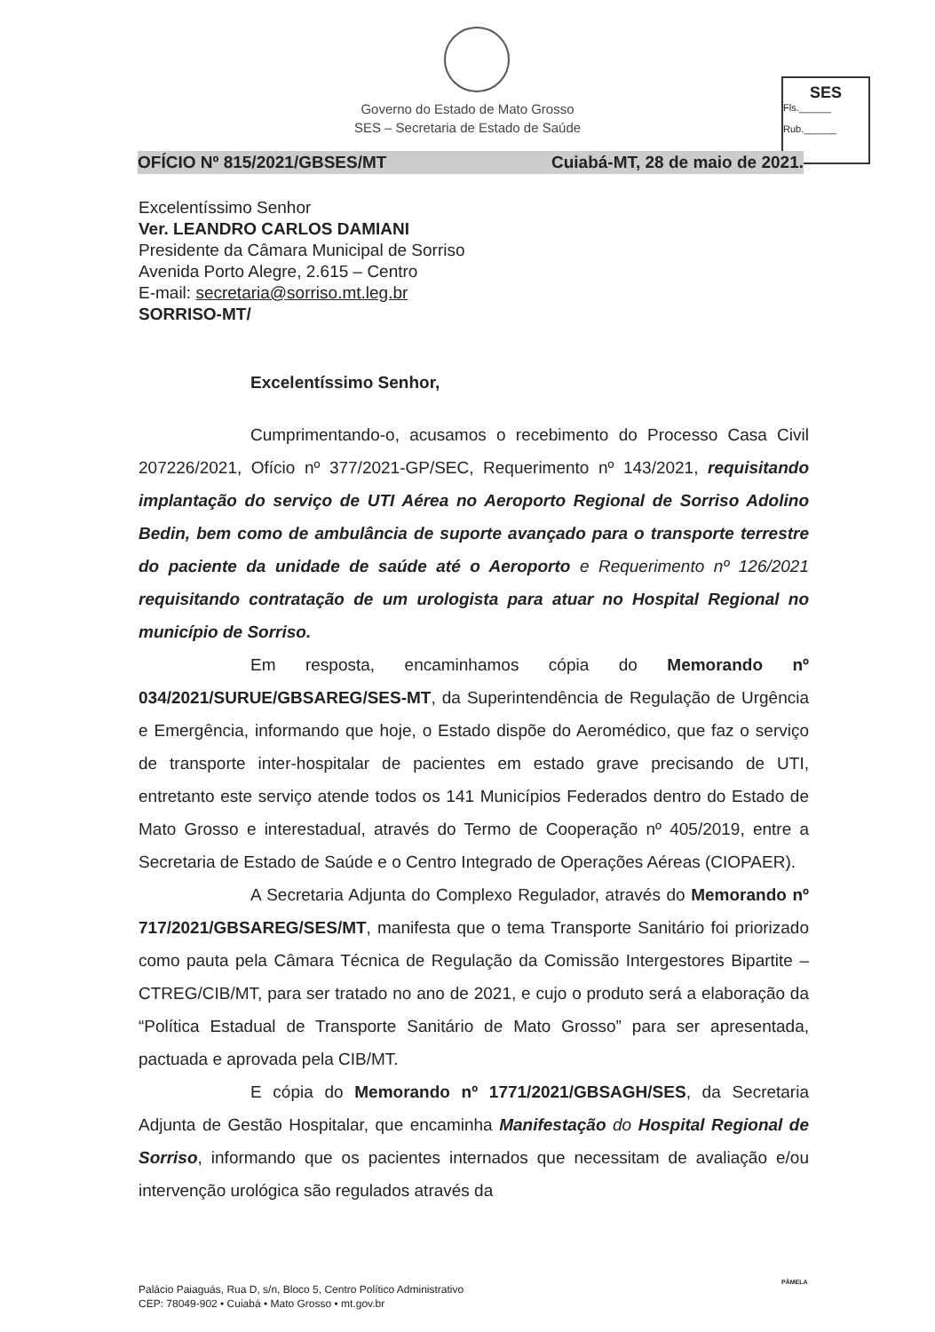Governo do Estado de Mato Grosso
SES – Secretaria de Estado de Saúde
SES
Fls.______
Rub.______
OFÍCIO Nº 815/2021/GBSES/MT Cuiabá-MT, 28 de maio de 2021.
Excelentíssimo Senhor
Ver. LEANDRO CARLOS DAMIANI
Presidente da Câmara Municipal de Sorriso
Avenida Porto Alegre, 2.615 – Centro
E-mail: secretaria@sorriso.mt.leg.br
SORRISO-MT/
Excelentíssimo Senhor,
Cumprimentando-o, acusamos o recebimento do Processo Casa Civil 207226/2021, Ofício nº 377/2021-GP/SEC, Requerimento nº 143/2021, requisitando implantação do serviço de UTI Aérea no Aeroporto Regional de Sorriso Adolino Bedin, bem como de ambulância de suporte avançado para o transporte terrestre do paciente da unidade de saúde até o Aeroporto e Requerimento nº 126/2021 requisitando contratação de um urologista para atuar no Hospital Regional no município de Sorriso.
Em resposta, encaminhamos cópia do Memorando nº 034/2021/SURUE/GBSAREG/SES-MT, da Superintendência de Regulação de Urgência e Emergência, informando que hoje, o Estado dispõe do Aeromédico, que faz o serviço de transporte inter-hospitalar de pacientes em estado grave precisando de UTI, entretanto este serviço atende todos os 141 Municípios Federados dentro do Estado de Mato Grosso e interestadual, através do Termo de Cooperação nº 405/2019, entre a Secretaria de Estado de Saúde e o Centro Integrado de Operações Aéreas (CIOPAER).
A Secretaria Adjunta do Complexo Regulador, através do Memorando nº 717/2021/GBSAREG/SES/MT, manifesta que o tema Transporte Sanitário foi priorizado como pauta pela Câmara Técnica de Regulação da Comissão Intergestores Bipartite – CTREG/CIB/MT, para ser tratado no ano de 2021, e cujo o produto será a elaboração da “Política Estadual de Transporte Sanitário de Mato Grosso” para ser apresentada, pactuada e aprovada pela CIB/MT.
E cópia do Memorando nº 1771/2021/GBSAGH/SES, da Secretaria Adjunta de Gestão Hospitalar, que encaminha Manifestação do Hospital Regional de Sorriso, informando que os pacientes internados que necessitam de avaliação e/ou intervenção urológica são regulados através da
PÂMELA
Palácio Paiaguás, Rua D, s/n, Bloco 5, Centro Político Administrativo
CEP: 78049-902 • Cuiabá • Mato Grosso • mt.gov.br